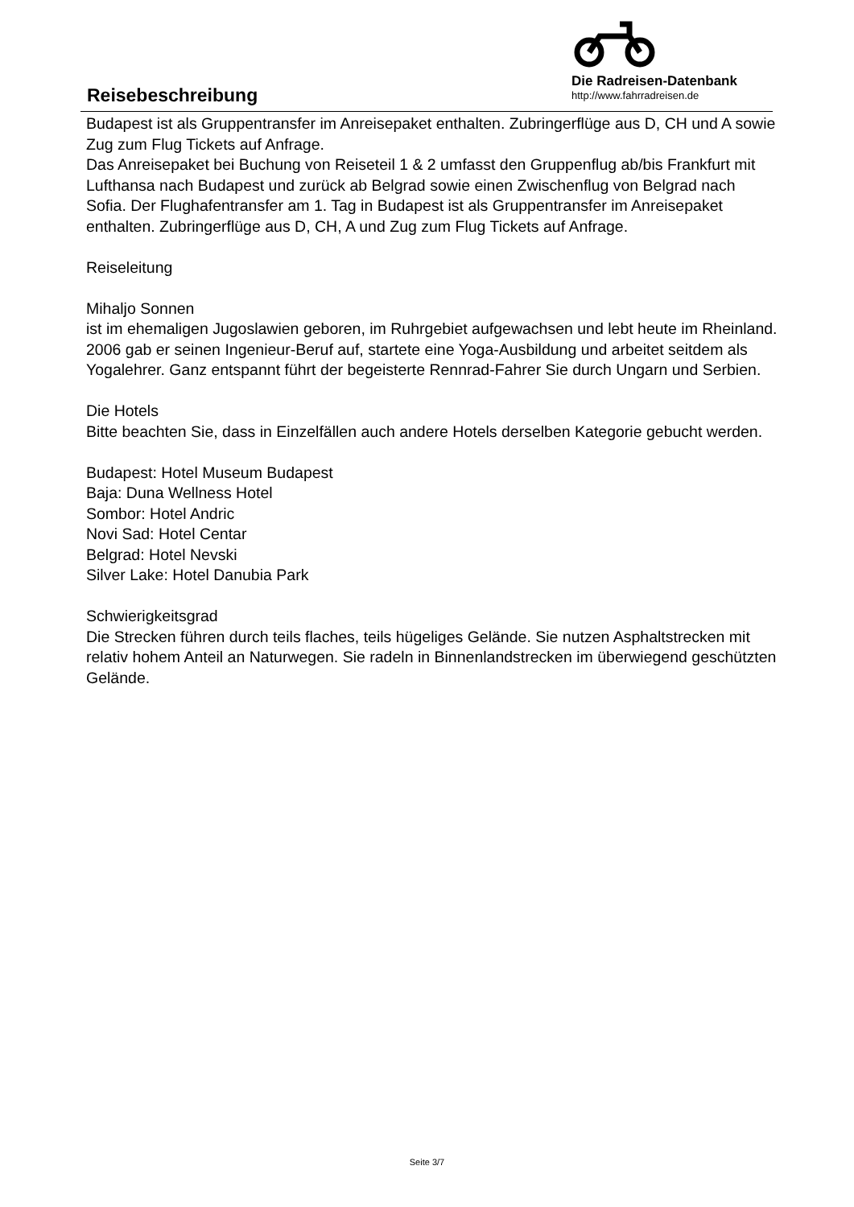Reisebeschreibung
Die Radreisen-Datenbank
http://www.fahrradreisen.de
Budapest ist als Gruppentransfer im Anreisepaket enthalten. Zubringerflüge aus D, CH und A sowie Zug zum Flug Tickets auf Anfrage.
Das Anreisepaket bei Buchung von Reiseteil 1 & 2 umfasst den Gruppenflug ab/bis Frankfurt mit Lufthansa nach Budapest und zurück ab Belgrad sowie einen Zwischenflug von Belgrad nach Sofia. Der Flughafentransfer am 1. Tag in Budapest ist als Gruppentransfer im Anreisepaket enthalten. Zubringerflüge aus D, CH, A und Zug zum Flug Tickets auf Anfrage.
Reiseleitung
Mihaljo Sonnen
ist im ehemaligen Jugoslawien geboren, im Ruhrgebiet aufgewachsen und lebt heute im Rheinland. 2006 gab er seinen Ingenieur-Beruf auf, startete eine Yoga-Ausbildung und arbeitet seitdem als Yogalehrer. Ganz entspannt führt der begeisterte Rennrad-Fahrer Sie durch Ungarn und Serbien.
Die Hotels
Bitte beachten Sie, dass in Einzelfällen auch andere Hotels derselben Kategorie gebucht werden.
Budapest: Hotel Museum Budapest
Baja: Duna Wellness Hotel
Sombor: Hotel Andric
Novi Sad: Hotel Centar
Belgrad: Hotel Nevski
Silver Lake: Hotel Danubia Park
Schwierigkeitsgrad
Die Strecken führen durch teils flaches, teils hügeliges Gelände. Sie nutzen Asphaltstrecken mit relativ hohem Anteil an Naturwegen. Sie radeln in Binnenlandstrecken im überwiegend geschützten Gelände.
Seite 3/7